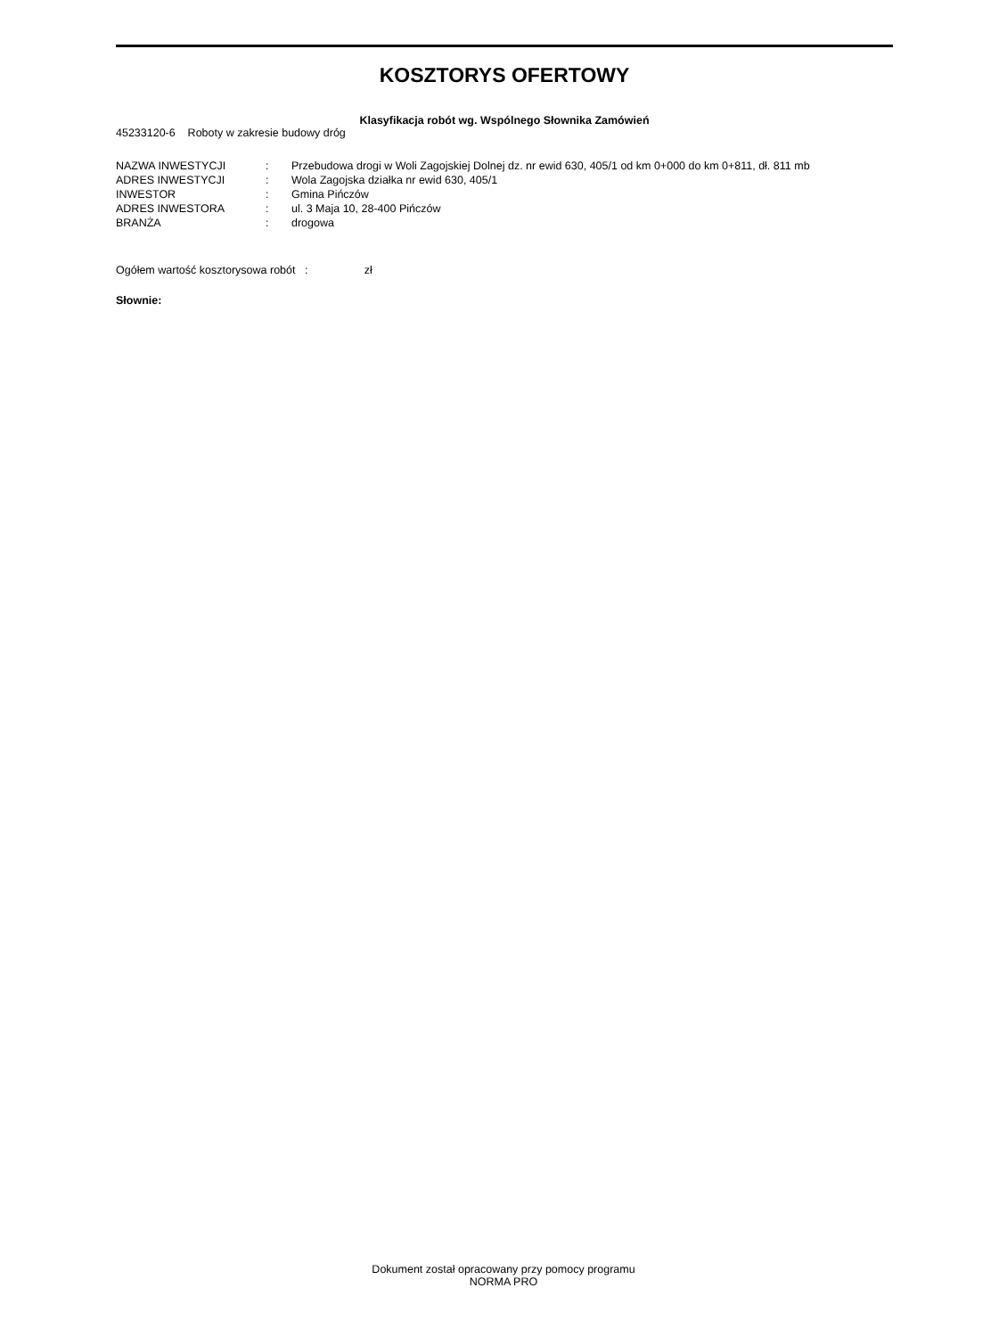KOSZTORYS OFERTOWY
Klasyfikacja robót wg. Wspólnego Słownika Zamówień
45233120-6 Roboty w zakresie budowy dróg
| NAZWA INWESTYCJI | : | Przebudowa drogi w Woli Zagojskiej Dolnej dz. nr ewid 630, 405/1 od km 0+000 do km 0+811, dł. 811 mb |
| ADRES INWESTYCJI | : | Wola Zagojska działka nr ewid 630, 405/1 |
| INWESTOR | : | Gmina Pińczów |
| ADRES INWESTORA | : | ul. 3 Maja 10, 28-400 Pińczów |
| BRANŻA | : | drogowa |
Ogółem wartość kosztorysowa robót : zł
Słownie:
Dokument został opracowany przy pomocy programu
NORMA PRO